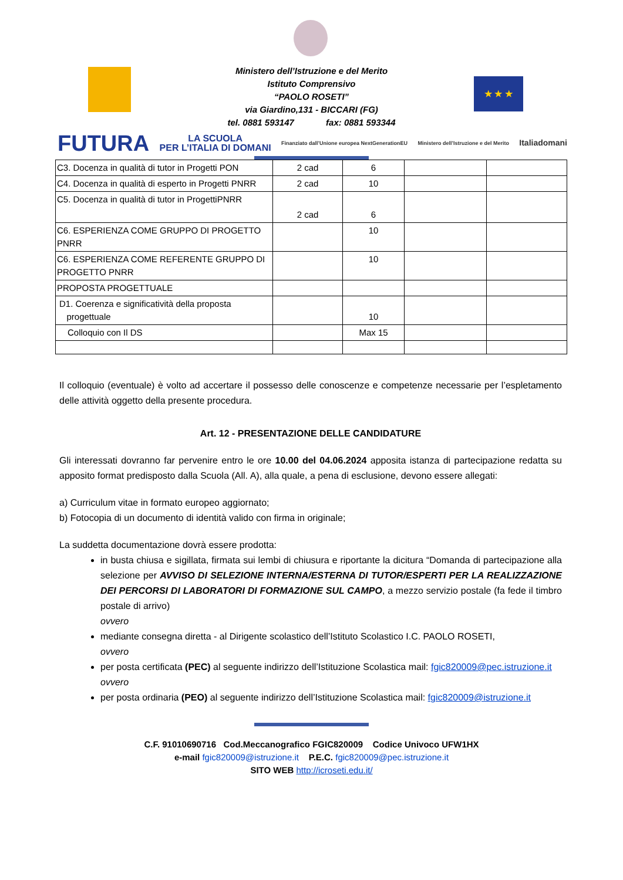★ ★ ★
Ministero dell’Istruzione e del Merito
Istituto Comprensivo
“PAOLO ROSETI”
via Giardino,131 - BICCARI (FG)
tel. 0881 593147 fax: 0881 593344
FUTURA LA SCUOLA
PER L’ITALIA DI DOMANI Finanziato dall’Unione europea NextGenerationEU Ministero dell’Istruzione e del Merito Italiadomani
| C3. Docenza in qualità di tutor in Progetti PON | 2 cad | 6 | | |
| C4. Docenza in qualità di esperto in Progetti PNRR | 2 cad | 10 | | |
| C5. Docenza in qualità di tutor in ProgettiPNRR | 2 cad | 6 | | |
| C6. ESPERIENZA COME GRUPPO DI PROGETTO PNRR | | 10 | | |
| C6. ESPERIENZA COME REFERENTE GRUPPO DI PROGETTO PNRR | | 10 | | |
| PROPOSTA PROGETTUALE | | | | |
| D1. Coerenza e significatività della proposta progettuale | | 10 | | |
| Colloquio con Il DS | | Max 15 | | |
Il colloquio (eventuale) è volto ad accertare il possesso delle conoscenze e competenze necessarie per l’espletamento delle attività oggetto della presente procedura.
Art. 12 - PRESENTAZIONE DELLE CANDIDATURE
Gli interessati dovranno far pervenire entro le ore 10.00 del 04.06.2024 apposita istanza di partecipazione redatta su apposito format predisposto dalla Scuola (All. A), alla quale, a pena di esclusione, devono essere allegati:
a) Curriculum vitae in formato europeo aggiornato;
b) Fotocopia di un documento di identità valido con firma in originale;
La suddetta documentazione dovrà essere prodotta:
in busta chiusa e sigillata, firmata sui lembi di chiusura e riportante la dicitura “Domanda di partecipazione alla selezione per AVVISO DI SELEZIONE INTERNA/ESTERNA DI TUTOR/ESPERTI PER LA REALIZZAZIONE DEI PERCORSI DI LABORATORI DI FORMAZIONE SUL CAMPO, a mezzo servizio postale (fa fede il timbro postale di arrivo)
ovvero
mediante consegna diretta - al Dirigente scolastico dell’Istituto Scolastico I.C. PAOLO ROSETI,
ovvero
per posta certificata (PEC) al seguente indirizzo dell’Istituzione Scolastica mail: fgic820009@pec.istruzione.it
ovvero
per posta ordinaria (PEO) al seguente indirizzo dell’Istituzione Scolastica mail: fgic820009@istruzione.it
C.F. 91010690716 Cod.Meccanografico FGIC820009 Codice Univoco UFW1HX
e-mail fgic820009@istruzione.it P.E.C. fgic820009@pec.istruzione.it
SITO WEB http://icroseti.edu.it/